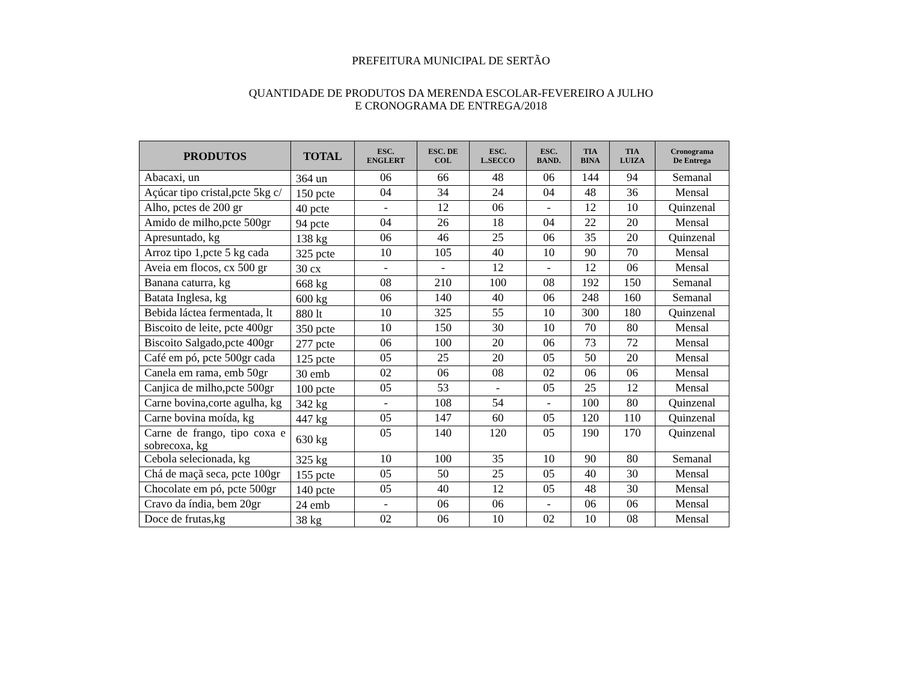PREFEITURA MUNICIPAL DE SERTÃO
QUANTIDADE DE PRODUTOS DA MERENDA ESCOLAR-FEVEREIRO A JULHO
E CRONOGRAMA DE ENTREGA/2018
| PRODUTOS | TOTAL | ESC. ENGLERT | ESC. DE COL | ESC. L.SECCO | ESC. BAND. | TIA BINA | TIA LUIZA | Cronograma De Entrega |
| --- | --- | --- | --- | --- | --- | --- | --- | --- |
| Abacaxi, un | 364 un | 06 | 66 | 48 | 06 | 144 | 94 | Semanal |
| Açúcar tipo cristal,pcte 5kg c/ | 150 pcte | 04 | 34 | 24 | 04 | 48 | 36 | Mensal |
| Alho, pctes de 200 gr | 40 pcte | - | 12 | 06 | - | 12 | 10 | Quinzenal |
| Amido de milho,pcte 500gr | 94 pcte | 04 | 26 | 18 | 04 | 22 | 20 | Mensal |
| Apresuntado, kg | 138 kg | 06 | 46 | 25 | 06 | 35 | 20 | Quinzenal |
| Arroz tipo 1,pcte 5 kg cada | 325 pcte | 10 | 105 | 40 | 10 | 90 | 70 | Mensal |
| Aveia em flocos, cx 500 gr | 30 cx | - | - | 12 | - | 12 | 06 | Mensal |
| Banana caturra, kg | 668 kg | 08 | 210 | 100 | 08 | 192 | 150 | Semanal |
| Batata Inglesa, kg | 600 kg | 06 | 140 | 40 | 06 | 248 | 160 | Semanal |
| Bebida láctea fermentada, lt | 880 lt | 10 | 325 | 55 | 10 | 300 | 180 | Quinzenal |
| Biscoito de leite, pcte 400gr | 350 pcte | 10 | 150 | 30 | 10 | 70 | 80 | Mensal |
| Biscoito Salgado,pcte 400gr | 277 pcte | 06 | 100 | 20 | 06 | 73 | 72 | Mensal |
| Café em pó, pcte 500gr cada | 125 pcte | 05 | 25 | 20 | 05 | 50 | 20 | Mensal |
| Canela em rama, emb 50gr | 30 emb | 02 | 06 | 08 | 02 | 06 | 06 | Mensal |
| Canjica de milho,pcte 500gr | 100 pcte | 05 | 53 | - | 05 | 25 | 12 | Mensal |
| Carne bovina,corte agulha, kg | 342 kg | - | 108 | 54 | - | 100 | 80 | Quinzenal |
| Carne bovina moída, kg | 447 kg | 05 | 147 | 60 | 05 | 120 | 110 | Quinzenal |
| Carne de frango, tipo coxa e sobrecoxa, kg | 630 kg | 05 | 140 | 120 | 05 | 190 | 170 | Quinzenal |
| Cebola selecionada, kg | 325 kg | 10 | 100 | 35 | 10 | 90 | 80 | Semanal |
| Chá de maçã seca, pcte 100gr | 155 pcte | 05 | 50 | 25 | 05 | 40 | 30 | Mensal |
| Chocolate em pó, pcte 500gr | 140 pcte | 05 | 40 | 12 | 05 | 48 | 30 | Mensal |
| Cravo da índia, bem 20gr | 24 emb | - | 06 | 06 | - | 06 | 06 | Mensal |
| Doce de frutas,kg | 38 kg | 02 | 06 | 10 | 02 | 10 | 08 | Mensal |